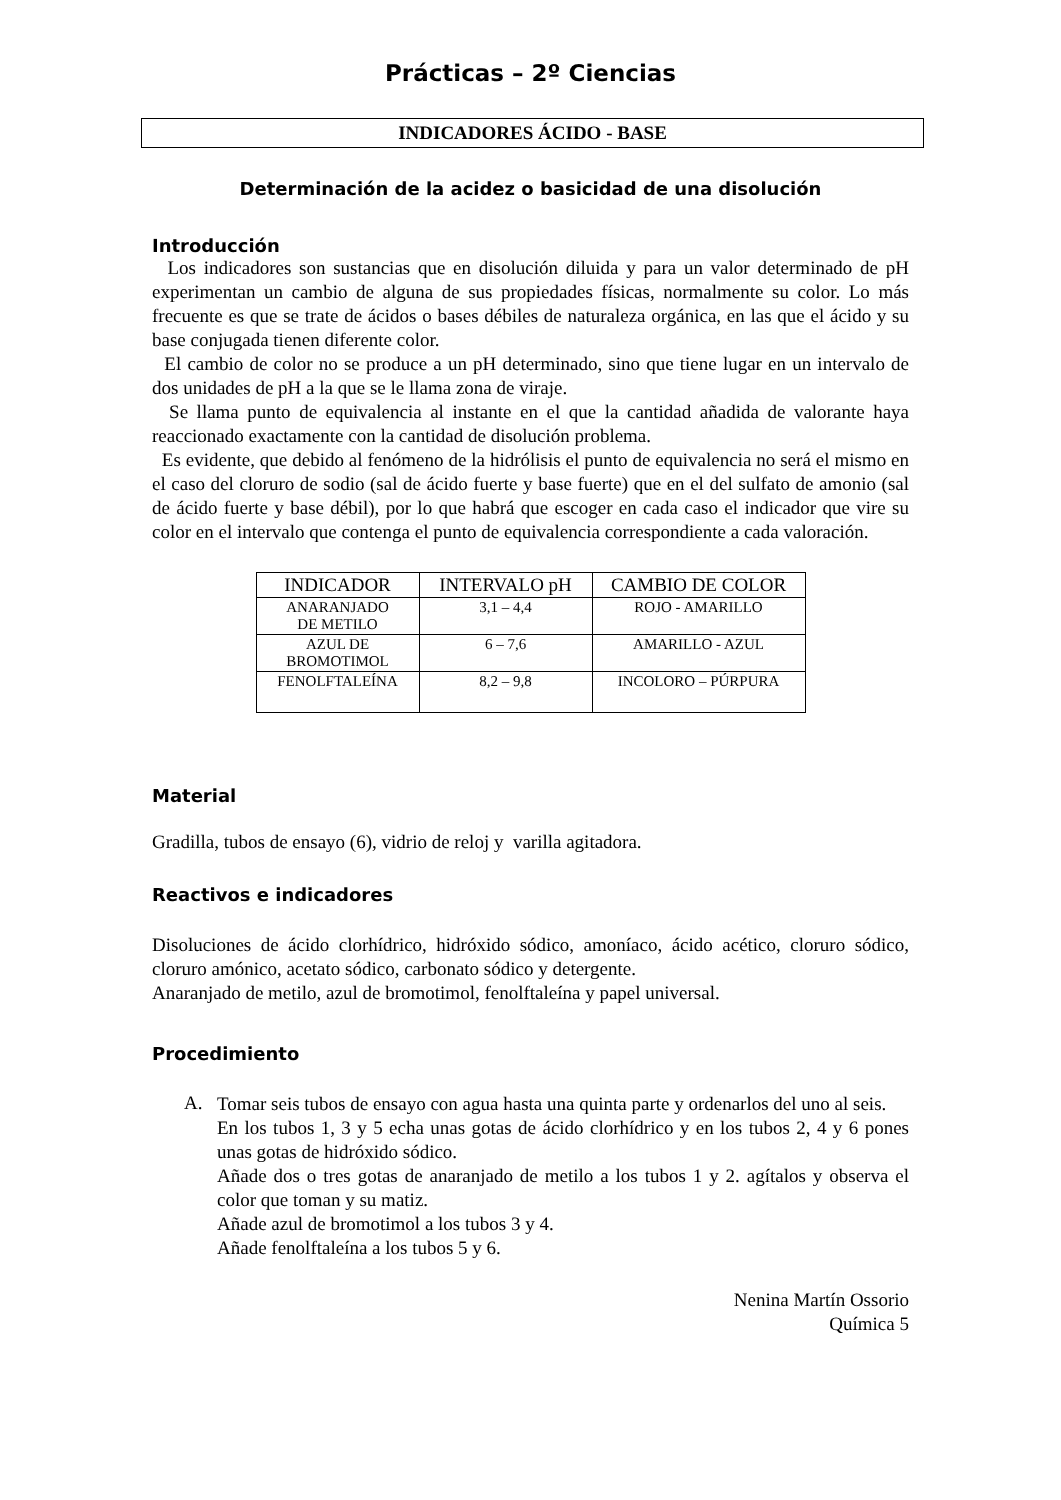Prácticas – 2º Ciencias
INDICADORES ÁCIDO - BASE
Determinación de la acidez o basicidad de una disolución
Introducción
Los indicadores son sustancias que en disolución diluida y para un valor determinado de pH experimentan un cambio de alguna de sus propiedades físicas, normalmente su color. Lo más frecuente es que se trate de ácidos o bases débiles de naturaleza orgánica, en las que el ácido y su base conjugada tienen diferente color.
El cambio de color no se produce a un pH determinado, sino que tiene lugar en un intervalo de dos unidades de pH a la que se le llama zona de viraje.
Se llama punto de equivalencia al instante en el que la cantidad añadida de valorante haya reaccionado exactamente con la cantidad de disolución problema.
Es evidente, que debido al fenómeno de la hidrólisis el punto de equivalencia no será el mismo en el caso del cloruro de sodio (sal de ácido fuerte y base fuerte) que en el del sulfato de amonio (sal de ácido fuerte y base débil), por lo que habrá que escoger en cada caso el indicador que vire su color en el intervalo que contenga el punto de equivalencia correspondiente a cada valoración.
| INDICADOR | INTERVALO pH | CAMBIO DE COLOR |
| --- | --- | --- |
| ANARANJADO DE METILO | 3,1 – 4,4 | ROJO - AMARILLO |
| AZUL DE BROMOTIMOL | 6 – 7,6 | AMARILLO - AZUL |
| FENOLFTALEÍNA | 8,2 – 9,8 | INCOLORO – PÚRPURA |
Material
Gradilla, tubos de ensayo (6), vidrio de reloj y varilla agitadora.
Reactivos e indicadores
Disoluciones de ácido clorhídrico, hidróxido sódico, amoníaco, ácido acético, cloruro sódico, cloruro amónico, acetato sódico, carbonato sódico y detergente.
Anaranjado de metilo, azul de bromotimol, fenolftaleína y papel universal.
Procedimiento
A.
Tomar seis tubos de ensayo con agua hasta una quinta parte y ordenarlos del uno al seis.
En los tubos 1, 3 y 5 echa unas gotas de ácido clorhídrico y en los tubos 2, 4 y 6 pones unas gotas de hidróxido sódico.
Añade dos o tres gotas de anaranjado de metilo a los tubos 1 y 2. agítalos y observa el color que toman y su matiz.
Añade azul de bromotimol a los tubos 3 y 4.
Añade fenolftaleína a los tubos 5 y 6.
Nenina Martín Ossorio
Química 5